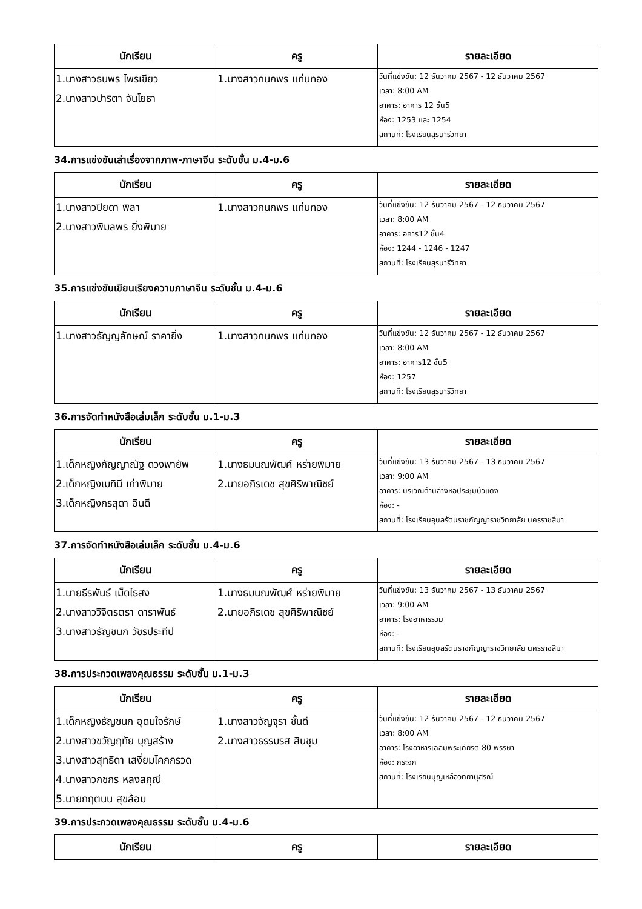| นักเรียน | ครู | รายละเอียด |
| --- | --- | --- |
| 1.นางสาวธนพร ไพรเขียว 2.นางสาวปาริตา จันโยธา | 1.นางสาวกนกพร แท่นทอง | วันที่แข่งขัน: 12 ธันวาคม 2567 - 12 ธันวาคม 2567 เวลา: 8:00 AM อาคาร: อาคาร 12 ชั้น5 ห้อง: 1253 และ 1254 สถานที่: โรงเรียนสุรนารีวิทยา |
34.การแข่งขันเล่าเรื่องจากภาพ-ภาษาจีน ระดับชั้น ม.4-ม.6
| นักเรียน | ครู | รายละเอียด |
| --- | --- | --- |
| 1.นางสาวปิยดา พิลา 2.นางสาวพิมลพร ยิ่งพิมาย | 1.นางสาวกนกพร แท่นทอง | วันที่แข่งขัน: 12 ธันวาคม 2567 - 12 ธันวาคม 2567 เวลา: 8:00 AM อาคาร: อคาร12 ชั้น4 ห้อง: 1244 - 1246 - 1247 สถานที่: โรงเรียนสุรนารีวิทยา |
35.การแข่งขันเขียนเรียงความภาษาจีน ระดับชั้น ม.4-ม.6
| นักเรียน | ครู | รายละเอียด |
| --- | --- | --- |
| 1.นางสาวธัญญลักษณ์ ราคายิ่ง | 1.นางสาวกนกพร แท่นทอง | วันที่แข่งขัน: 12 ธันวาคม 2567 - 12 ธันวาคม 2567 เวลา: 8:00 AM อาคาร: อาคาร12 ชั้น5 ห้อง: 1257 สถานที่: โรงเรียนสุรนารีวิทยา |
36.การจัดทำหนังสือเล่มเล็ก ระดับชั้น ม.1-ม.3
| นักเรียน | ครู | รายละเอียด |
| --- | --- | --- |
| 1.เด็กหญิงกัญญาณัฐ ดวงพายัพ 2.เด็กหญิงเมทินี เก่าพิมาย 3.เด็กหญิงกรสุดา อินดี | 1.นางธมนณพัฒศ์ หร่ายพิมาย 2.นายอภิรเดช สุขศิริพาณิชย์ | วันที่แข่งขัน: 13 ธันวาคม 2567 - 13 ธันวาคม 2567 เวลา: 9:00 AM อาคาร: บริเวณด้านล่างหอประชุมบัวแดง ห้อง: - สถานที่: โรงเรียนอุบลรัตนราชกัญญาราชวิทยาลัย นครราชสีมา |
37.การจัดทำหนังสือเล่มเล็ก ระดับชั้น ม.4-ม.6
| นักเรียน | ครู | รายละเอียด |
| --- | --- | --- |
| 1.นายธีรพันธ์ เม็ดไธสง 2.นางสาววิจิตรตรา ดาราพันธ์ 3.นางสาวธัญชนก วัชรประทีป | 1.นางธมนณพัฒศ์ หร่ายพิมาย 2.นายอภิรเดช สุขศิริพาณิชย์ | วันที่แข่งขัน: 13 ธันวาคม 2567 - 13 ธันวาคม 2567 เวลา: 9:00 AM อาคาร: โรงอาหารรวม ห้อง: - สถานที่: โรงเรียนอุบลรัตนราชกัญญาราชวิทยาลัย นครราชสีมา |
38.การประกวดเพลงคุณธรรม ระดับชั้น ม.1-ม.3
| นักเรียน | ครู | รายละเอียด |
| --- | --- | --- |
| 1.เด็กหญิงธัญชนก อุดมใจรักษ์ 2.นางสาวขวัญฤทัย บุญสร้าง 3.นางสาวสุทธิดา เสงี่ยมโคกกรวด 4.นางสาวกชกร หลงสกุณี 5.นายกฤตนน สุขล้อม | 1.นางสาวจัญจุรา ชั้นดี 2.นางสาวธรรมรส สินชุม | วันที่แข่งขัน: 12 ธันวาคม 2567 - 12 ธันวาคม 2567 เวลา: 8:00 AM อาคาร: โรงอาหารเฉลิมพระเกียรติ 80 พรรษา ห้อง: กระจก สถานที่: โรงเรียนบุญเหลือวิทยานุสรณ์ |
39.การประกวดเพลงคุณธรรม ระดับชั้น ม.4-ม.6
| นักเรียน | ครู | รายละเอียด |
| --- | --- | --- |